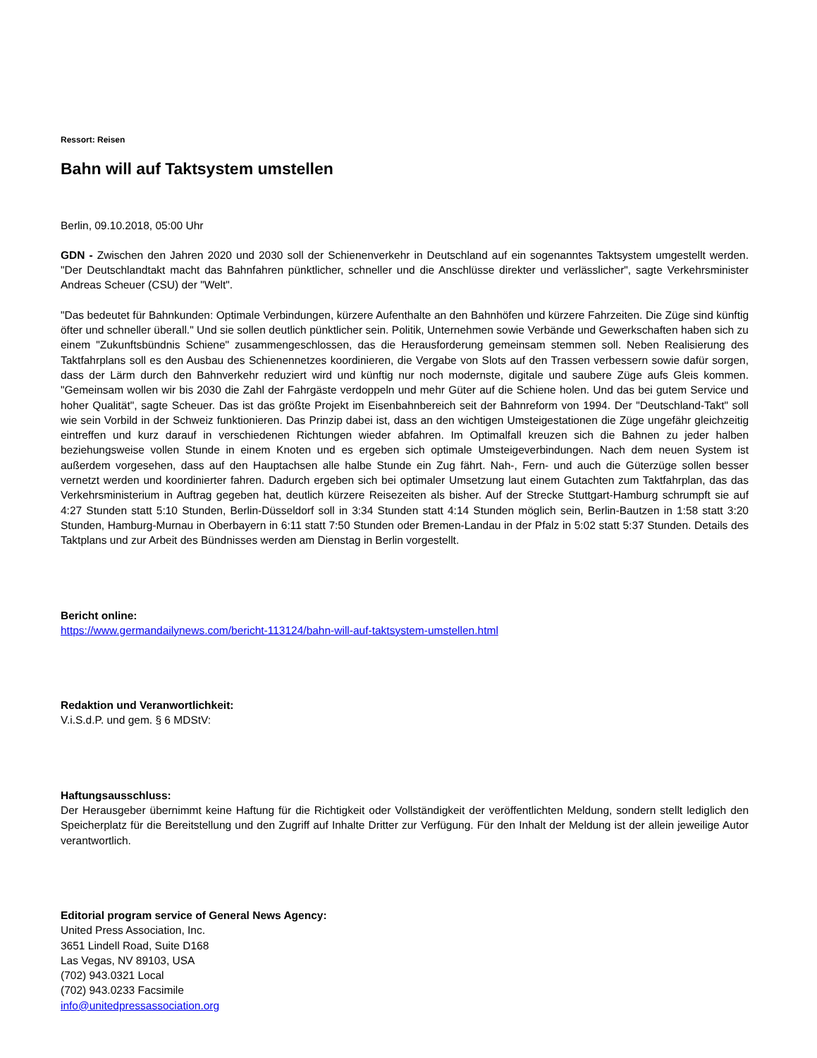Ressort: Reisen
Bahn will auf Taktsystem umstellen
Berlin, 09.10.2018, 05:00 Uhr
GDN - Zwischen den Jahren 2020 und 2030 soll der Schienenverkehr in Deutschland auf ein sogenanntes Taktsystem umgestellt werden. "Der Deutschlandtakt macht das Bahnfahren pünktlicher, schneller und die Anschlüsse direkter und verlässlicher", sagte Verkehrsminister Andreas Scheuer (CSU) der "Welt".
"Das bedeutet für Bahnkunden: Optimale Verbindungen, kürzere Aufenthalte an den Bahnhöfen und kürzere Fahrzeiten. Die Züge sind künftig öfter und schneller überall." Und sie sollen deutlich pünktlicher sein. Politik, Unternehmen sowie Verbände und Gewerkschaften haben sich zu einem "Zukunftsbündnis Schiene" zusammengeschlossen, das die Herausforderung gemeinsam stemmen soll. Neben Realisierung des Taktfahrplans soll es den Ausbau des Schienennetzes koordinieren, die Vergabe von Slots auf den Trassen verbessern sowie dafür sorgen, dass der Lärm durch den Bahnverkehr reduziert wird und künftig nur noch modernste, digitale und saubere Züge aufs Gleis kommen. "Gemeinsam wollen wir bis 2030 die Zahl der Fahrgäste verdoppeln und mehr Güter auf die Schiene holen. Und das bei gutem Service und hoher Qualität", sagte Scheuer. Das ist das größte Projekt im Eisenbahnbereich seit der Bahnreform von 1994. Der "Deutschland-Takt" soll wie sein Vorbild in der Schweiz funktionieren. Das Prinzip dabei ist, dass an den wichtigen Umsteigestationen die Züge ungefähr gleichzeitig eintreffen und kurz darauf in verschiedenen Richtungen wieder abfahren. Im Optimalfall kreuzen sich die Bahnen zu jeder halben beziehungsweise vollen Stunde in einem Knoten und es ergeben sich optimale Umsteigeverbindungen. Nach dem neuen System ist außerdem vorgesehen, dass auf den Hauptachsen alle halbe Stunde ein Zug fährt. Nah-, Fern- und auch die Güterzüge sollen besser vernetzt werden und koordinierter fahren. Dadurch ergeben sich bei optimaler Umsetzung laut einem Gutachten zum Taktfahrplan, das das Verkehrsministerium in Auftrag gegeben hat, deutlich kürzere Reisezeiten als bisher. Auf der Strecke Stuttgart-Hamburg schrumpft sie auf 4:27 Stunden statt 5:10 Stunden, Berlin-Düsseldorf soll in 3:34 Stunden statt 4:14 Stunden möglich sein, Berlin-Bautzen in 1:58 statt 3:20 Stunden, Hamburg-Murnau in Oberbayern in 6:11 statt 7:50 Stunden oder Bremen-Landau in der Pfalz in 5:02 statt 5:37 Stunden. Details des Taktplans und zur Arbeit des Bündnisses werden am Dienstag in Berlin vorgestellt.
Bericht online:
https://www.germandailynews.com/bericht-113124/bahn-will-auf-taktsystem-umstellen.html
Redaktion und Veranwortlichkeit:
V.i.S.d.P. und gem. § 6 MDStV:
Haftungsausschluss:
Der Herausgeber übernimmt keine Haftung für die Richtigkeit oder Vollständigkeit der veröffentlichten Meldung, sondern stellt lediglich den Speicherplatz für die Bereitstellung und den Zugriff auf Inhalte Dritter zur Verfügung. Für den Inhalt der Meldung ist der allein jeweilige Autor verantwortlich.
Editorial program service of General News Agency:
United Press Association, Inc.
3651 Lindell Road, Suite D168
Las Vegas, NV 89103, USA
(702) 943.0321 Local
(702) 943.0233 Facsimile
info@unitedpressassociation.org